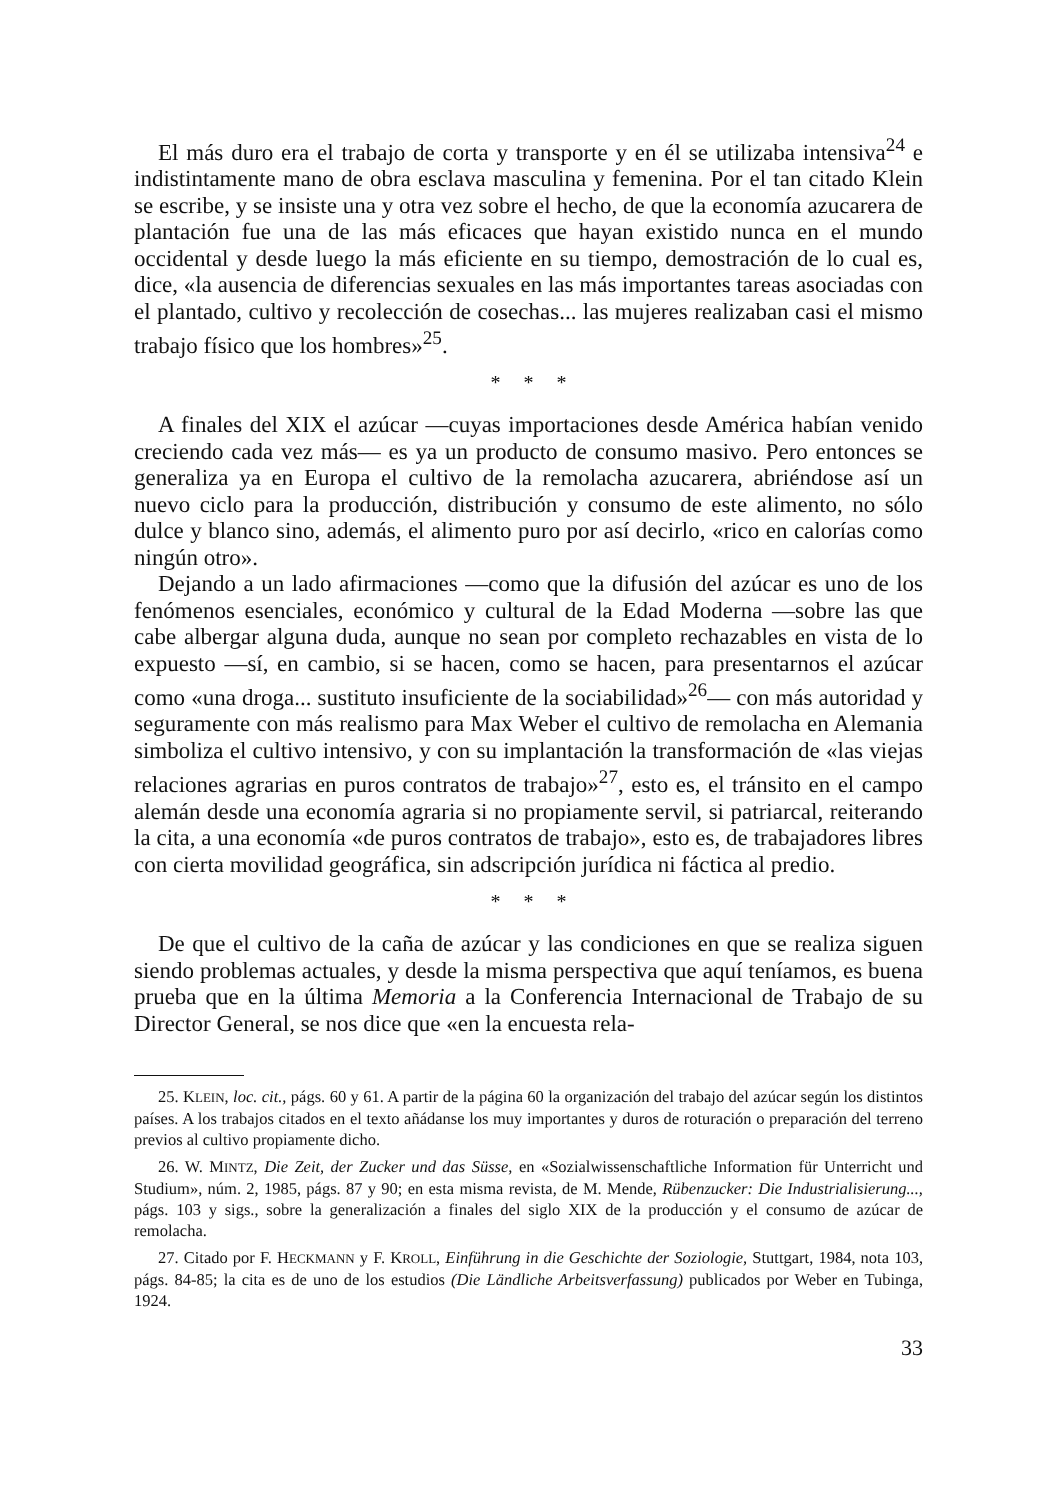El más duro era el trabajo de corta y transporte y en él se utilizaba intensiva<sup>24</sup> e indistintamente mano de obra esclava masculina y femenina. Por el tan citado Klein se escribe, y se insiste una y otra vez sobre el hecho, de que la economía azucarera de plantación fue una de las más eficaces que hayan existido nunca en el mundo occidental y desde luego la más eficiente en su tiempo, demostración de lo cual es, dice, «la ausencia de diferencias sexuales en las más importantes tareas asociadas con el plantado, cultivo y recolección de cosechas... las mujeres realizaban casi el mismo trabajo físico que los hombres»<sup>25</sup>.
* * *
A finales del XIX el azúcar —cuyas importaciones desde América habían venido creciendo cada vez más— es ya un producto de consumo masivo. Pero entonces se generaliza ya en Europa el cultivo de la remolacha azucarera, abriéndose así un nuevo ciclo para la producción, distribución y consumo de este alimento, no sólo dulce y blanco sino, además, el alimento puro por así decirlo, «rico en calorías como ningún otro».
Dejando a un lado afirmaciones —como que la difusión del azúcar es uno de los fenómenos esenciales, económico y cultural de la Edad Moderna —sobre las que cabe albergar alguna duda, aunque no sean por completo rechazables en vista de lo expuesto —sí, en cambio, si se hacen, como se hacen, para presentarnos el azúcar como «una droga... sustituto insuficiente de la sociabilidad»<sup>26</sup>— con más autoridad y seguramente con más realismo para Max Weber el cultivo de remolacha en Alemania simboliza el cultivo intensivo, y con su implantación la transformación de «las viejas relaciones agrarias en puros contratos de trabajo»<sup>27</sup>, esto es, el tránsito en el campo alemán desde una economía agraria si no propiamente servil, si patriarcal, reiterando la cita, a una economía «de puros contratos de trabajo», esto es, de trabajadores libres con cierta movilidad geográfica, sin adscripción jurídica ni fáctica al predio.
* * *
De que el cultivo de la caña de azúcar y las condiciones en que se realiza siguen siendo problemas actuales, y desde la misma perspectiva que aquí teníamos, es buena prueba que en la última Memoria a la Conferencia Internacional de Trabajo de su Director General, se nos dice que «en la encuesta rela-
25. KLEIN, loc. cit., págs. 60 y 61. A partir de la página 60 la organización del trabajo del azúcar según los distintos países. A los trabajos citados en el texto añádanse los muy importantes y duros de roturación o preparación del terreno previos al cultivo propiamente dicho.
26. W. MINTZ, Die Zeit, der Zucker und das Süsse, en «Sozialwissenschaftliche Information für Unterricht und Studium», núm. 2, 1985, págs. 87 y 90; en esta misma revista, de M. Mende, Rübenzucker: Die Industrialisierung..., págs. 103 y sigs., sobre la generalización a finales del siglo XIX de la producción y el consumo de azúcar de remolacha.
27. Citado por F. HECKMANN y F. KROLL, Einführung in die Geschichte der Soziologie, Stuttgart, 1984, nota 103, págs. 84-85; la cita es de uno de los estudios (Die Ländliche Arbeitsverfassung) publicados por Weber en Tubinga, 1924.
33